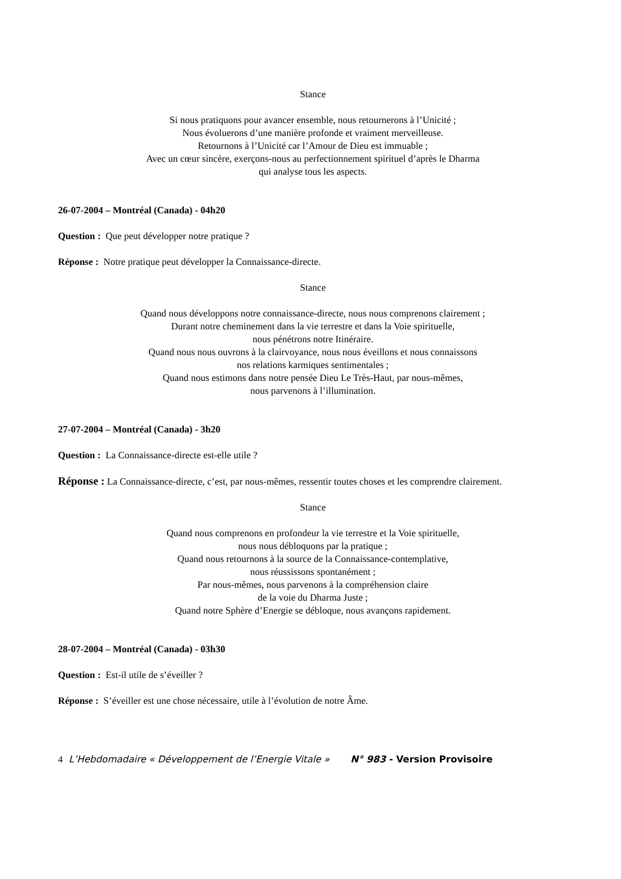Stance
Si nous pratiquons pour avancer ensemble, nous retournerons à l’Unicité ;
Nous évoluerons d’une manière profonde et vraiment merveilleuse.
Retournons à l’Unicité car l’Amour de Dieu est immuable ;
Avec un cœur sincère, exerçons-nous au perfectionnement spirituel d’après le Dharma
qui analyse tous les aspects.
26-07-2004 – Montréal (Canada) - 04h20
Question : Que peut développer notre pratique ?
Réponse : Notre pratique peut développer la Connaissance-directe.
Stance
Quand nous développons notre connaissance-directe, nous nous comprenons clairement ;
Durant notre cheminement dans la vie terrestre et dans la Voie spirituelle,
nous pénétrons notre Itinéraire.
Quand nous nous ouvrons à la clairvoyance, nous nous éveillons et nous connaissons
nos relations karmiques sentimentales ;
Quand nous estimons dans notre pensée Dieu Le Très-Haut, par nous-mêmes,
nous parvenons à l’illumination.
27-07-2004 – Montréal (Canada) - 3h20
Question : La Connaissance-directe est-elle utile ?
Réponse : La Connaissance-directe, c’est, par nous-mêmes, ressentir toutes choses et les comprendre clairement.
Stance
Quand nous comprenons en profondeur la vie terrestre et la Voie spirituelle,
nous nous débloquons par la pratique ;
Quand nous retournons à la source de la Connaissance-contemplative,
nous réussissons spontanément ;
Par nous-mêmes, nous parvenons à la compréhension claire
de la voie du Dharma Juste ;
Quand notre Sphère d’Energie se débloque, nous avançons rapidement.
28-07-2004 – Montréal (Canada) - 03h30
Question : Est-il utile de s’éveiller ?
Réponse : S’éveiller est une chose nécessaire, utile à l’évolution de notre Âme.
4 L’Hebdomadaire « Développement de l’Energie Vitale » N° 983 - Version Provisoire